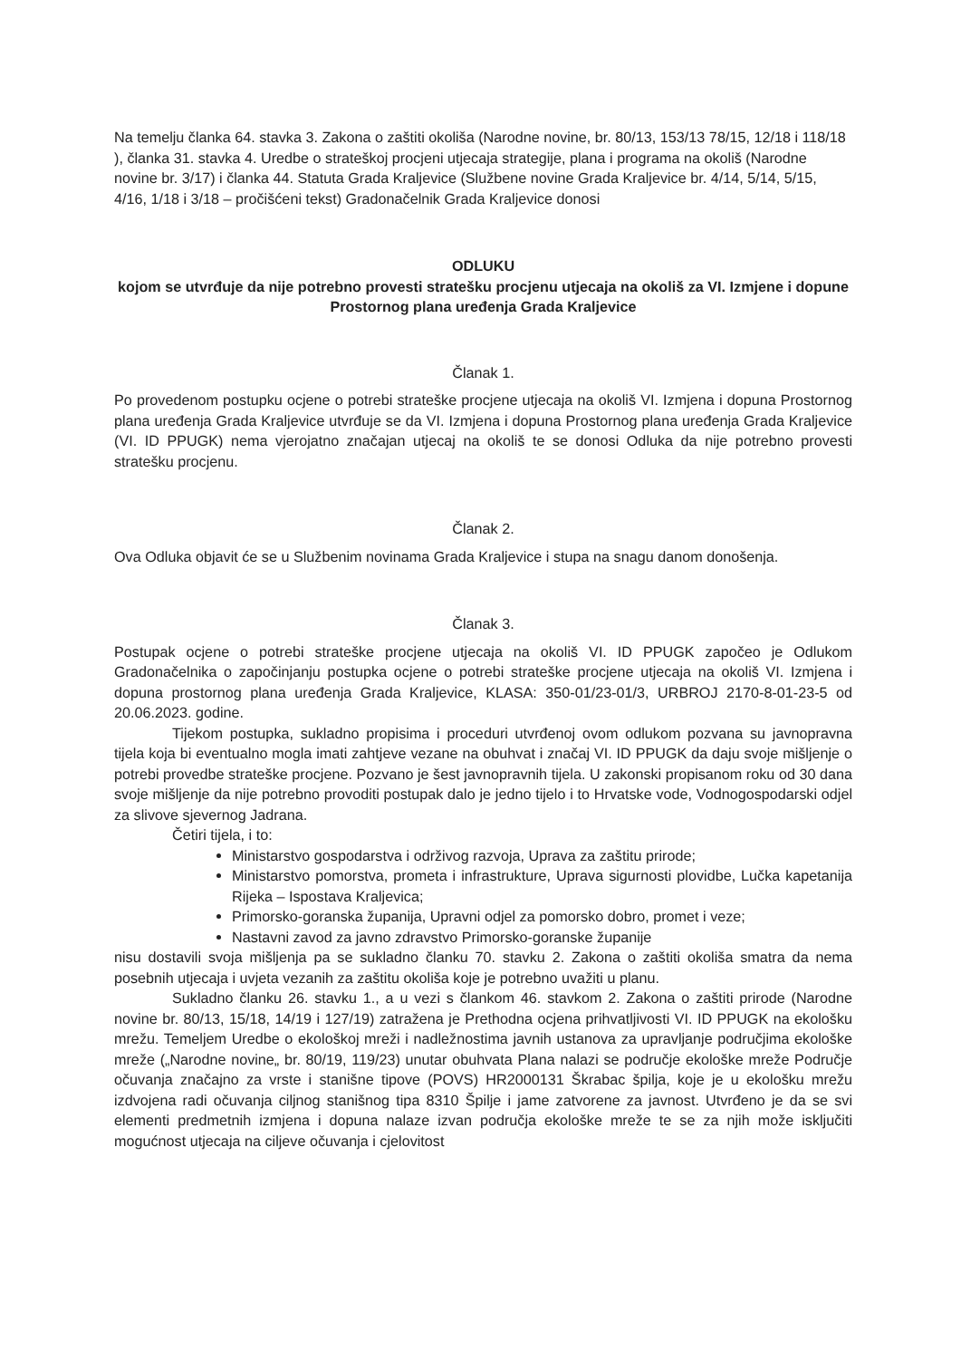Na temelju članka 64. stavka 3. Zakona o zaštiti okoliša (Narodne novine, br. 80/13, 153/13 78/15, 12/18 i 118/18 ), članka 31. stavka 4. Uredbe o strateškoj procjeni utjecaja strategije, plana i programa na okoliš (Narodne novine br. 3/17) i članka 44. Statuta Grada Kraljevice (Službene novine Grada Kraljevice br. 4/14, 5/14, 5/15, 4/16, 1/18 i 3/18 – pročišćeni tekst) Gradonačelnik Grada Kraljevice donosi
ODLUKU
kojom se utvrđuje da nije potrebno provesti stratešku procjenu utjecaja na okoliš za VI. Izmjene i dopune Prostornog plana uređenja Grada Kraljevice
Članak 1.
Po provedenom postupku ocjene o potrebi strateške procjene utjecaja na okoliš VI. Izmjena i dopuna Prostornog plana uređenja Grada Kraljevice utvrđuje se da VI. Izmjena i dopuna Prostornog plana uređenja Grada Kraljevice (VI. ID PPUGK) nema vjerojatno značajan utjecaj na okoliš te se donosi Odluka da nije potrebno provesti stratešku procjenu.
Članak 2.
Ova Odluka objavit će se u Službenim novinama Grada Kraljevice i stupa na snagu danom donošenja.
Članak 3.
Postupak ocjene o potrebi strateške procjene utjecaja na okoliš VI. ID PPUGK započeo je Odlukom Gradonačelnika o započinjanju postupka ocjene o potrebi strateške procjene utjecaja na okoliš VI. Izmjena i dopuna prostornog plana uređenja Grada Kraljevice, KLASA: 350-01/23-01/3, URBROJ 2170-8-01-23-5 od 20.06.2023. godine.
Tijekom postupka, sukladno propisima i proceduri utvrđenoj ovom odlukom pozvana su javnopravna tijela koja bi eventualno mogla imati zahtjeve vezane na obuhvat i značaj VI. ID PPUGK da daju svoje mišljenje o potrebi provedbe strateške procjene. Pozvano je šest javnopravnih tijela. U zakonski propisanom roku od 30 dana svoje mišljenje da nije potrebno provoditi postupak dalo je jedno tijelo i to Hrvatske vode, Vodnogospodarski odjel za slivove sjevernog Jadrana.
Četiri tijela, i to:
Ministarstvo gospodarstva i održivog razvoja, Uprava za zaštitu prirode;
Ministarstvo pomorstva, prometa i infrastrukture, Uprava sigurnosti plovidbe, Lučka kapetanija Rijeka – Ispostava Kraljevica;
Primorsko-goranska županija, Upravni odjel za pomorsko dobro, promet i veze;
Nastavni zavod za javno zdravstvo Primorsko-goranske županije
nisu dostavili svoja mišljenja pa se sukladno članku 70. stavku 2. Zakona o zaštiti okoliša smatra da nema posebnih utjecaja i uvjeta vezanih za zaštitu okoliša koje je potrebno uvažiti u planu.
Sukladno članku 26. stavku 1., a u vezi s člankom 46. stavkom 2. Zakona o zaštiti prirode (Narodne novine br. 80/13, 15/18, 14/19 i 127/19) zatražena je Prethodna ocjena prihvatljivosti VI. ID PPUGK na ekološku mrežu. Temeljem Uredbe o ekološkoj mreži i nadležnostima javnih ustanova za upravljanje područjima ekološke mreže („Narodne novine„ br. 80/19, 119/23) unutar obuhvata Plana nalazi se područje ekološke mreže Područje očuvanja značajno za vrste i stanišne tipove (POVS) HR2000131 Škrabac špilja, koje je u ekološku mrežu izdvojena radi očuvanja ciljnog stanišnog tipa 8310 Špilje i jame zatvorene za javnost. Utvrđeno je da se svi elementi predmetnih izmjena i dopuna nalaze izvan područja ekološke mreže te se za njih može isključiti mogućnost utjecaja na ciljeve očuvanja i cjelovitost